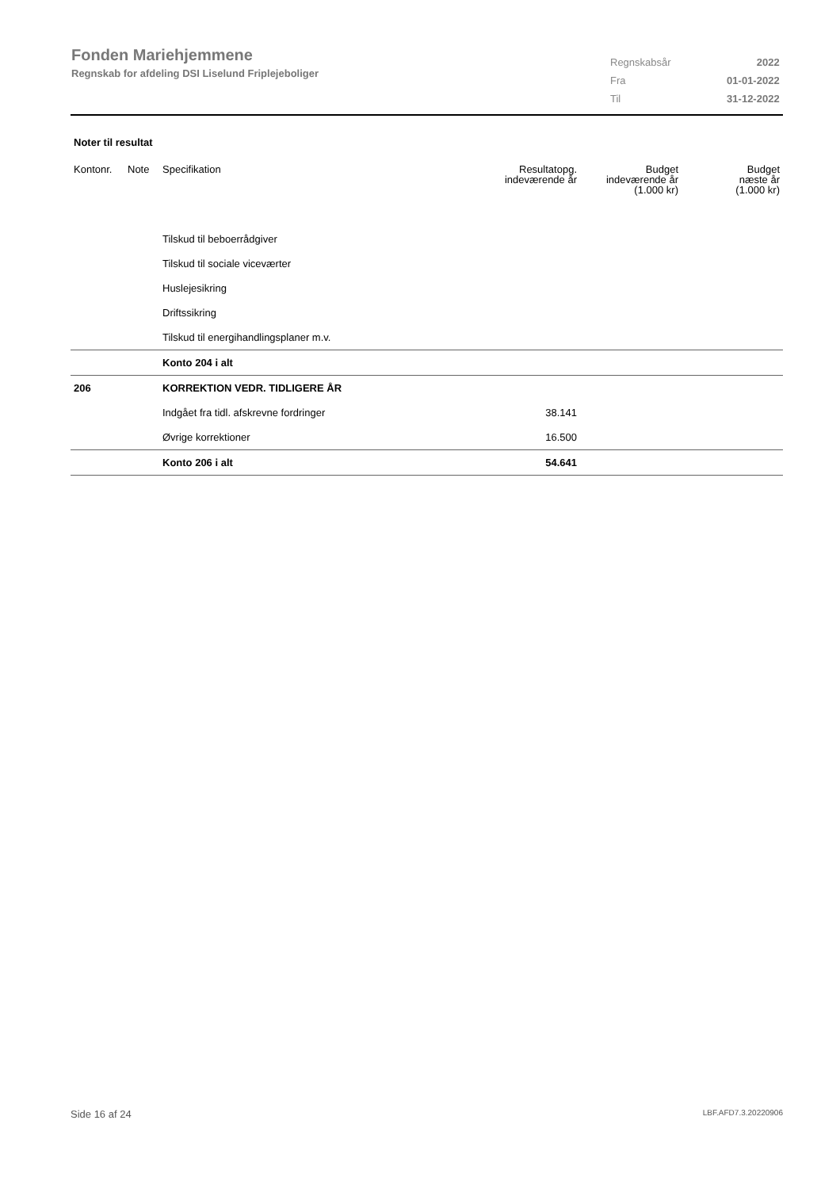Fonden Mariehjemmene
Regnskab for afdeling DSI Liselund Friplejeboliger
| Regnskabsår | 2022 |
| Fra | 01-01-2022 |
| Til | 31-12-2022 |
Noter til resultat
| Kontonr. | Note | Specifikation | Resultatopg. indeværende år | Budget indeværende år (1.000 kr) | Budget næste år (1.000 kr) |
| --- | --- | --- | --- | --- | --- |
| | | Tilskud til beboerrådgiver | | | |
| | | Tilskud til sociale viceværter | | | |
| | | Huslejesikring | | | |
| | | Driftssikring | | | |
| | | Tilskud til energihandlingsplaner m.v. | | | |
| | | Konto 204 i alt | | | |
| 206 | | KORREKTION VEDR. TIDLIGERE ÅR | | | |
| | | Indgået fra tidl. afskrevne fordringer | 38.141 | | |
| | | Øvrige korrektioner | 16.500 | | |
| | | Konto 206 i alt | 54.641 | | |
Side 16 af 24 LBF.AFD7.3.20220906